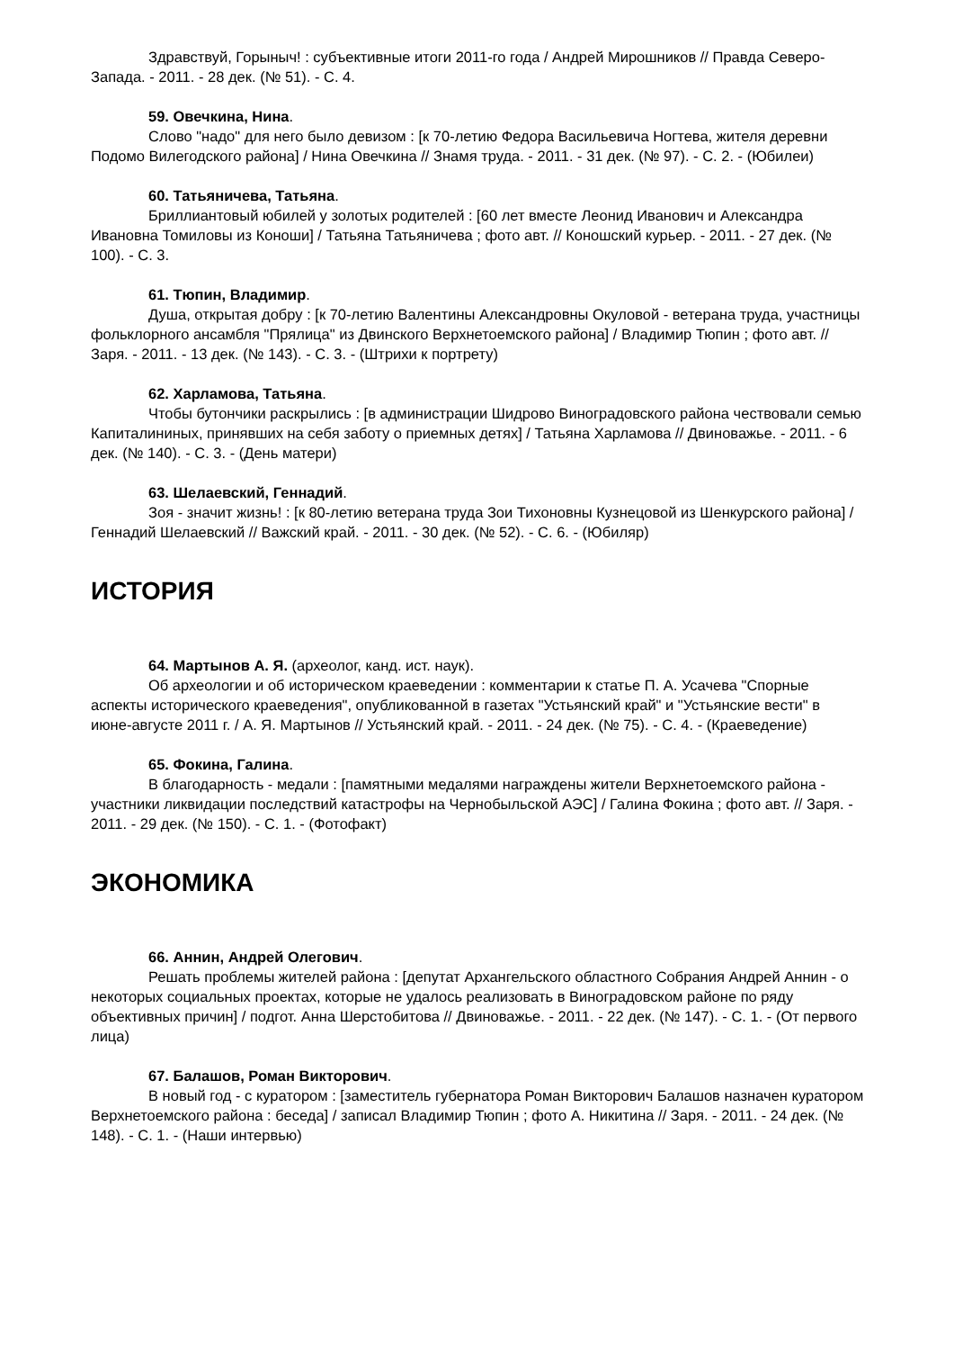Здравствуй, Горыныч! : субъективные итоги 2011-го года / Андрей Мирошников // Правда Северо-Запада. - 2011. - 28 дек. (№ 51). - С. 4.
59. Овечкина, Нина.
Слово "надо" для него было девизом : [к 70-летию Федора Васильевича Ногтева, жителя деревни Подомо Вилегодского района] / Нина Овечкина // Знамя труда. - 2011. - 31 дек. (№ 97). - С. 2. - (Юбилеи)
60. Татьяничева, Татьяна.
Бриллиантовый юбилей у золотых родителей : [60 лет вместе Леонид Иванович и Александра Ивановна Томиловы из Коноши] / Татьяна Татьяничева ; фото авт. // Коношский курьер. - 2011. - 27 дек. (№ 100). - С. 3.
61. Тюпин, Владимир.
Душа, открытая добру : [к 70-летию Валентины Александровны Окуловой - ветерана труда, участницы фольклорного ансамбля "Прялица" из Двинского Верхнетоемского района] / Владимир Тюпин ; фото авт. // Заря. - 2011. - 13 дек. (№ 143). - С. 3. - (Штрихи к портрету)
62. Харламова, Татьяна.
Чтобы бутончики раскрылись : [в администрации Шидрово Виноградовского района чествовали семью Капиталининых, принявших на себя заботу о приемных детях] / Татьяна Харламова // Двиноважье. - 2011. - 6 дек. (№ 140). - С. 3. - (День матери)
63. Шелаевский, Геннадий.
Зоя - значит жизнь! : [к 80-летию ветерана труда Зои Тихоновны Кузнецовой из Шенкурского района] / Геннадий Шелаевский // Важский край. - 2011. - 30 дек. (№ 52). - С. 6. - (Юбиляр)
ИСТОРИЯ
64. Мартынов А. Я. (археолог, канд. ист. наук).
Об археологии и об историческом краеведении : комментарии к статье П. А. Усачева "Спорные аспекты исторического краеведения", опубликованной в газетах "Устьянский край" и "Устьянские вести" в июне-августе 2011 г. / А. Я. Мартынов // Устьянский край. - 2011. - 24 дек. (№ 75). - С. 4. - (Краеведение)
65. Фокина, Галина.
В благодарность - медали : [памятными медалями награждены жители Верхнетоемского района - участники ликвидации последствий катастрофы на Чернобыльской АЭС] / Галина Фокина ; фото авт. // Заря. - 2011. - 29 дек. (№ 150). - С. 1. - (Фотофакт)
ЭКОНОМИКА
66. Аннин, Андрей Олегович.
Решать проблемы жителей района : [депутат Архангельского областного Собрания Андрей Аннин - о некоторых социальных проектах, которые не удалось реализовать в Виноградовском районе по ряду объективных причин] / подгот. Анна Шерстобитова // Двиноважье. - 2011. - 22 дек. (№ 147). - С. 1. - (От первого лица)
67. Балашов, Роман Викторович.
В новый год - с куратором : [заместитель губернатора Роман Викторович Балашов назначен куратором Верхнетоемского района : беседа] / записал Владимир Тюпин ; фото А. Никитина // Заря. - 2011. - 24 дек. (№ 148). - С. 1. - (Наши интервью)